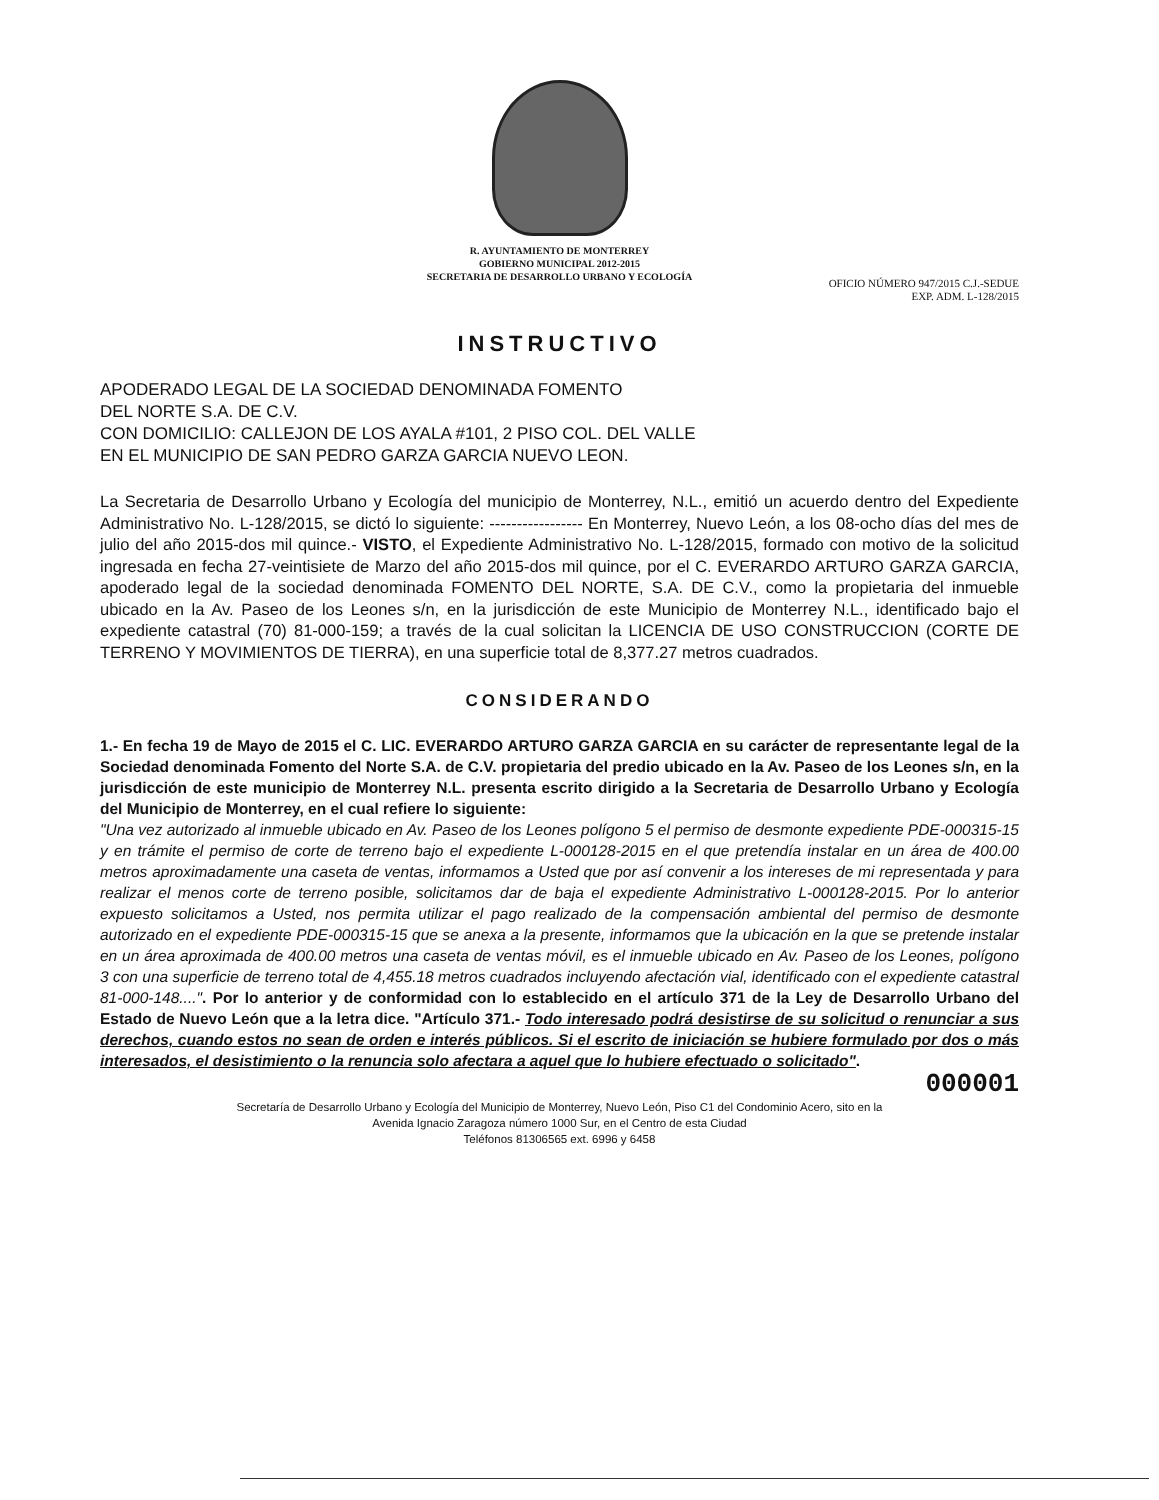R. AYUNTAMIENTO DE MONTERREY
GOBIERNO MUNICIPAL 2012-2015
SECRETARIA DE DESARROLLO URBANO Y ECOLOGÍA
OFICIO NÚMERO 947/2015 C.J.-SEDUE
EXP. ADM. L-128/2015
INSTRUCTIVO
APODERADO LEGAL DE LA SOCIEDAD DENOMINADA FOMENTO
DEL NORTE S.A. DE C.V.
CON DOMICILIO: CALLEJON DE LOS AYALA #101, 2 PISO COL. DEL VALLE
EN EL MUNICIPIO DE SAN PEDRO GARZA GARCIA NUEVO LEON.
La Secretaria de Desarrollo Urbano y Ecología del municipio de Monterrey, N.L., emitió un acuerdo dentro del Expediente Administrativo No. L-128/2015, se dictó lo siguiente: ----------------- En Monterrey, Nuevo León, a los 08-ocho días del mes de julio del año 2015-dos mil quince.- VISTO, el Expediente Administrativo No. L-128/2015, formado con motivo de la solicitud ingresada en fecha 27-veintisiete de Marzo del año 2015-dos mil quince, por el C. EVERARDO ARTURO GARZA GARCIA, apoderado legal de la sociedad denominada FOMENTO DEL NORTE, S.A. DE C.V., como la propietaria del inmueble ubicado en la Av. Paseo de los Leones s/n, en la jurisdicción de este Municipio de Monterrey N.L., identificado bajo el expediente catastral (70) 81-000-159; a través de la cual solicitan la LICENCIA DE USO CONSTRUCCION (CORTE DE TERRENO Y MOVIMIENTOS DE TIERRA), en una superficie total de 8,377.27 metros cuadrados.
CONSIDERANDO
1.- En fecha 19 de Mayo de 2015 el C. LIC. EVERARDO ARTURO GARZA GARCIA en su carácter de representante legal de la Sociedad denominada Fomento del Norte S.A. de C.V. propietaria del predio ubicado en la Av. Paseo de los Leones s/n, en la jurisdicción de este municipio de Monterrey N.L. presenta escrito dirigido a la Secretaria de Desarrollo Urbano y Ecología del Municipio de Monterrey, en el cual refiere lo siguiente:
"Una vez autorizado al inmueble ubicado en Av. Paseo de los Leones polígono 5 el permiso de desmonte expediente PDE-000315-15 y en trámite el permiso de corte de terreno bajo el expediente L-000128-2015 en el que pretendía instalar en un área de 400.00 metros aproximadamente una caseta de ventas, informamos a Usted que por así convenir a los intereses de mi representada y para realizar el menos corte de terreno posible, solicitamos dar de baja el expediente Administrativo L-000128-2015. Por lo anterior expuesto solicitamos a Usted, nos permita utilizar el pago realizado de la compensación ambiental del permiso de desmonte autorizado en el expediente PDE-000315-15 que se anexa a la presente, informamos que la ubicación en la que se pretende instalar en un área aproximada de 400.00 metros una caseta de ventas móvil, es el inmueble ubicado en Av. Paseo de los Leones, polígono 3 con una superficie de terreno total de 4,455.18 metros cuadrados incluyendo afectación vial, identificado con el expediente catastral 81-000-148....". Por lo anterior y de conformidad con lo establecido en el artículo 371 de la Ley de Desarrollo Urbano del Estado de Nuevo León que a la letra dice. "Artículo 371.- Todo interesado podrá desistirse de su solicitud o renunciar a sus derechos, cuando estos no sean de orden e interés públicos. Si el escrito de iniciación se hubiere formulado por dos o más interesados, el desistimiento o la renuncia solo afectara a aquel que lo hubiere efectuado o solicitado".
000001
Secretaría de Desarrollo Urbano y Ecología del Municipio de Monterrey, Nuevo León, Piso C1 del Condominio Acero, sito en la
Avenida Ignacio Zaragoza número 1000 Sur, en el Centro de esta Ciudad
Teléfonos 81306565 ext. 6996 y 6458